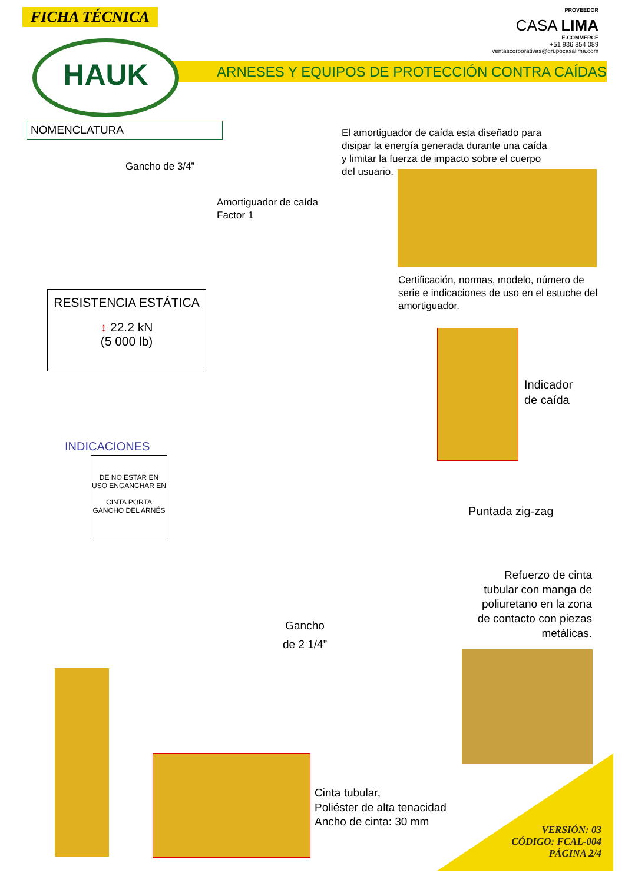FICHA TÉCNICA
PROVEEDOR
CASA LIMA
E-COMMERCE
+51 936 854 089
ventascorporativas@grupocasalima.com
ARNESES Y EQUIPOS DE PROTECCIÓN CONTRA CAÍDAS
HAUK
NOMENCLATURA
El amortiguador de caída esta diseñado para disipar la energía generada durante una caída y limitar la fuerza de impacto sobre el cuerpo del usuario.
Gancho de 3/4”
Amortiguador de caída
Factor 1
Certificación, normas, modelo, número de serie e indicaciones de uso en el estuche del amortiguador.
RESISTENCIA ESTÁTICA
↕ 22.2 kN
(5 000 lb)
Indicador
de caída
INDICACIONES
DE NO ESTAR EN USO ENGANCHAR EN
CINTA PORTA GANCHO DEL ARNÉS
Puntada zig-zag
Refuerzo de cinta tubular con manga de poliuretano en la zona de contacto con piezas metálicas.
Gancho
de 2 1/4”
Cinta tubular,
Poliéster de alta tenacidad
Ancho de cinta: 30 mm
VERSIÓN: 03
CÓDIGO: FCAL-004
PÁGINA 2/4